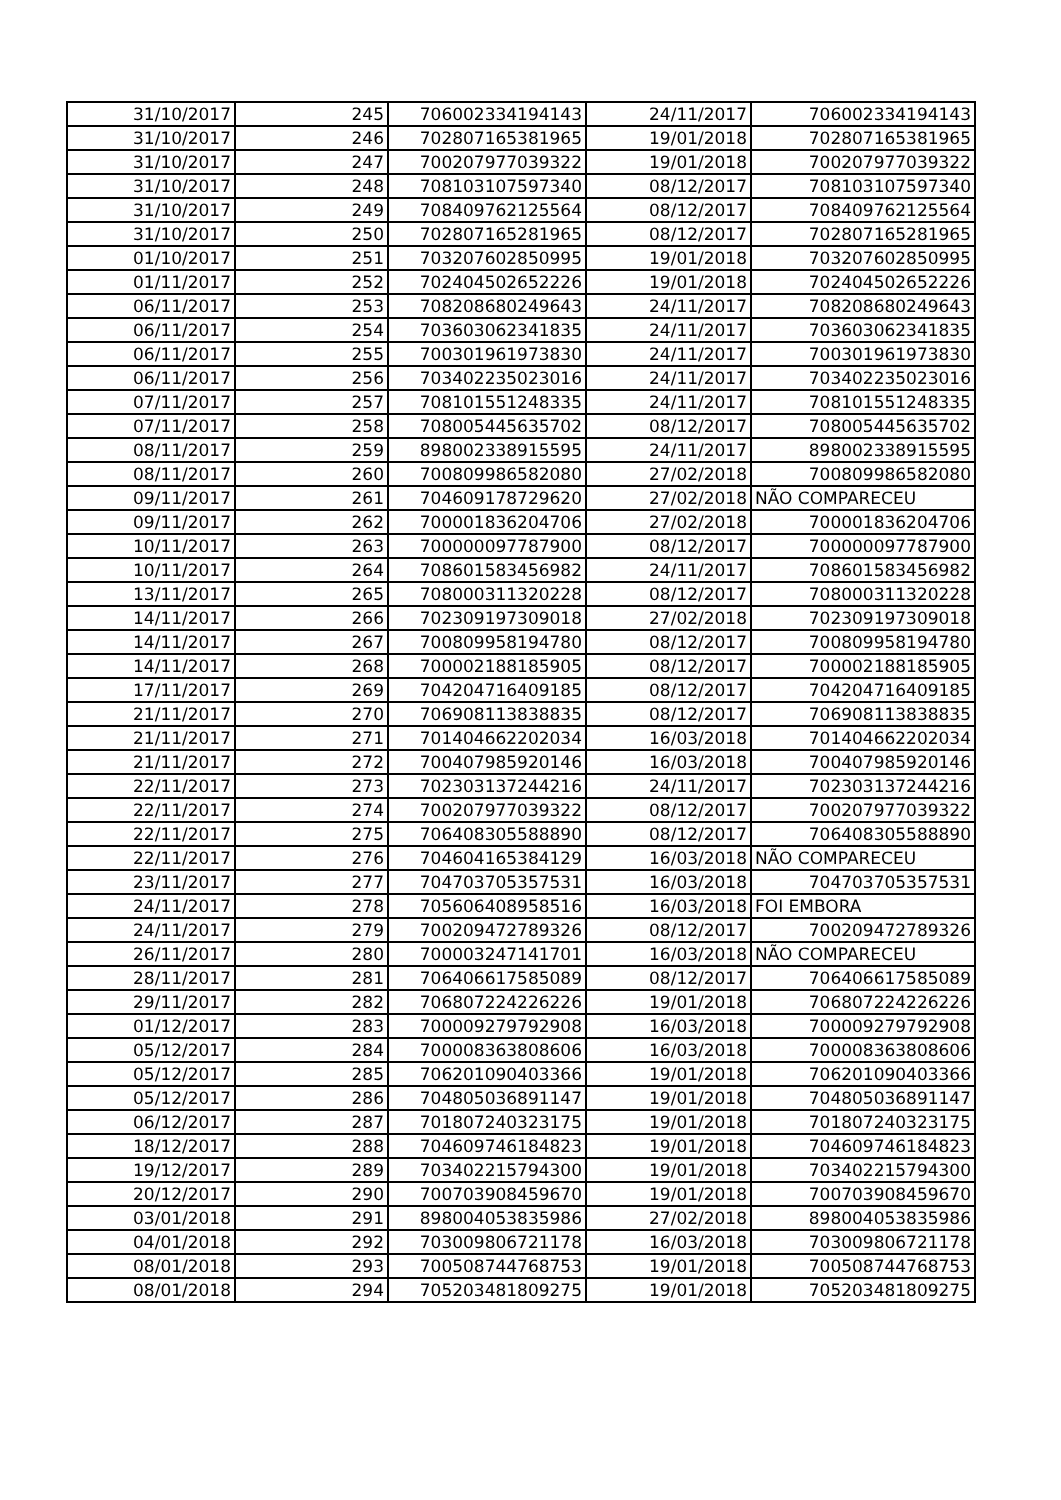| 31/10/2017 | 245 | 706002334194143 | 24/11/2017 | 706002334194143 |
| 31/10/2017 | 246 | 702807165381965 | 19/01/2018 | 702807165381965 |
| 31/10/2017 | 247 | 700207977039322 | 19/01/2018 | 700207977039322 |
| 31/10/2017 | 248 | 708103107597340 | 08/12/2017 | 708103107597340 |
| 31/10/2017 | 249 | 708409762125564 | 08/12/2017 | 708409762125564 |
| 31/10/2017 | 250 | 702807165281965 | 08/12/2017 | 702807165281965 |
| 01/10/2017 | 251 | 703207602850995 | 19/01/2018 | 703207602850995 |
| 01/11/2017 | 252 | 702404502652226 | 19/01/2018 | 702404502652226 |
| 06/11/2017 | 253 | 708208680249643 | 24/11/2017 | 708208680249643 |
| 06/11/2017 | 254 | 703603062341835 | 24/11/2017 | 703603062341835 |
| 06/11/2017 | 255 | 700301961973830 | 24/11/2017 | 700301961973830 |
| 06/11/2017 | 256 | 703402235023016 | 24/11/2017 | 703402235023016 |
| 07/11/2017 | 257 | 708101551248335 | 24/11/2017 | 708101551248335 |
| 07/11/2017 | 258 | 708005445635702 | 08/12/2017 | 708005445635702 |
| 08/11/2017 | 259 | 898002338915595 | 24/11/2017 | 898002338915595 |
| 08/11/2017 | 260 | 700809986582080 | 27/02/2018 | 700809986582080 |
| 09/11/2017 | 261 | 704609178729620 | 27/02/2018 | NÃO COMPARECEU |
| 09/11/2017 | 262 | 700001836204706 | 27/02/2018 | 700001836204706 |
| 10/11/2017 | 263 | 700000097787900 | 08/12/2017 | 700000097787900 |
| 10/11/2017 | 264 | 708601583456982 | 24/11/2017 | 708601583456982 |
| 13/11/2017 | 265 | 708000311320228 | 08/12/2017 | 708000311320228 |
| 14/11/2017 | 266 | 702309197309018 | 27/02/2018 | 702309197309018 |
| 14/11/2017 | 267 | 700809958194780 | 08/12/2017 | 700809958194780 |
| 14/11/2017 | 268 | 700002188185905 | 08/12/2017 | 700002188185905 |
| 17/11/2017 | 269 | 704204716409185 | 08/12/2017 | 704204716409185 |
| 21/11/2017 | 270 | 706908113838835 | 08/12/2017 | 706908113838835 |
| 21/11/2017 | 271 | 701404662202034 | 16/03/2018 | 701404662202034 |
| 21/11/2017 | 272 | 700407985920146 | 16/03/2018 | 700407985920146 |
| 22/11/2017 | 273 | 702303137244216 | 24/11/2017 | 702303137244216 |
| 22/11/2017 | 274 | 700207977039322 | 08/12/2017 | 700207977039322 |
| 22/11/2017 | 275 | 706408305588890 | 08/12/2017 | 706408305588890 |
| 22/11/2017 | 276 | 704604165384129 | 16/03/2018 | NÃO COMPARECEU |
| 23/11/2017 | 277 | 704703705357531 | 16/03/2018 | 704703705357531 |
| 24/11/2017 | 278 | 705606408958516 | 16/03/2018 | FOI EMBORA |
| 24/11/2017 | 279 | 700209472789326 | 08/12/2017 | 700209472789326 |
| 26/11/2017 | 280 | 700003247141701 | 16/03/2018 | NÃO COMPARECEU |
| 28/11/2017 | 281 | 706406617585089 | 08/12/2017 | 706406617585089 |
| 29/11/2017 | 282 | 706807224226226 | 19/01/2018 | 706807224226226 |
| 01/12/2017 | 283 | 700009279792908 | 16/03/2018 | 700009279792908 |
| 05/12/2017 | 284 | 700008363808606 | 16/03/2018 | 700008363808606 |
| 05/12/2017 | 285 | 706201090403366 | 19/01/2018 | 706201090403366 |
| 05/12/2017 | 286 | 704805036891147 | 19/01/2018 | 704805036891147 |
| 06/12/2017 | 287 | 701807240323175 | 19/01/2018 | 701807240323175 |
| 18/12/2017 | 288 | 704609746184823 | 19/01/2018 | 704609746184823 |
| 19/12/2017 | 289 | 703402215794300 | 19/01/2018 | 703402215794300 |
| 20/12/2017 | 290 | 700703908459670 | 19/01/2018 | 700703908459670 |
| 03/01/2018 | 291 | 898004053835986 | 27/02/2018 | 898004053835986 |
| 04/01/2018 | 292 | 703009806721178 | 16/03/2018 | 703009806721178 |
| 08/01/2018 | 293 | 700508744768753 | 19/01/2018 | 700508744768753 |
| 08/01/2018 | 294 | 705203481809275 | 19/01/2018 | 705203481809275 |